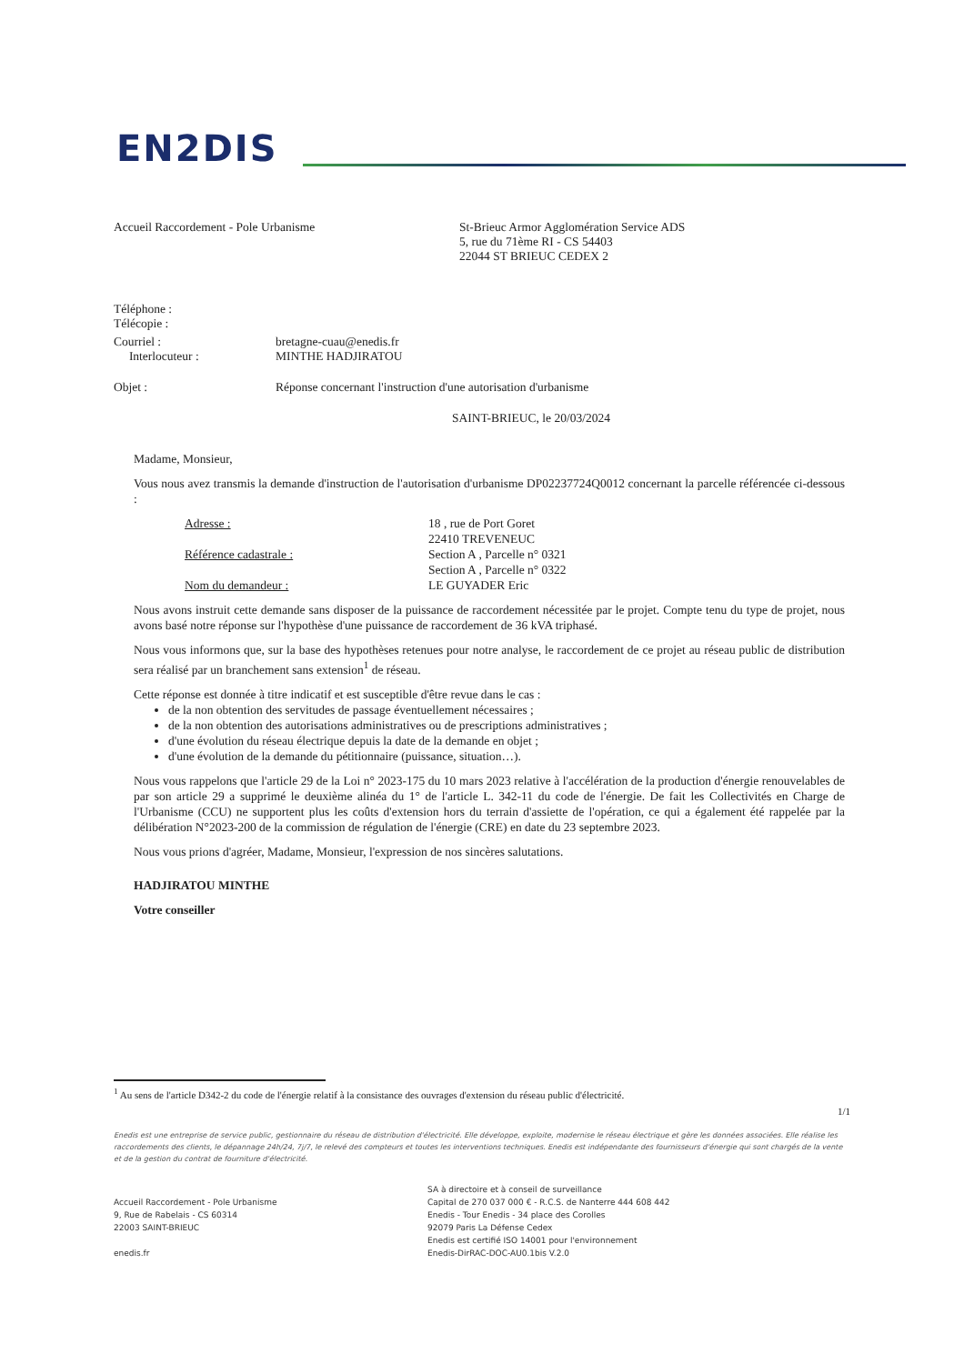EN2DIS
Accueil Raccordement - Pole Urbanisme St-Brieuc Armor Agglomération Service ADS
5, rue du 71ème RI - CS 54403
22044 ST BRIEUC CEDEX 2
Téléphone :
Télécopie :
Courriel :
Interlocuteur :
bretagne-cuau@enedis.fr
MINTHE HADJIRATOU
Objet : Réponse concernant l'instruction d'une autorisation d'urbanisme
SAINT-BRIEUC, le 20/03/2024
Madame, Monsieur,
Vous nous avez transmis la demande d'instruction de l'autorisation d'urbanisme DP02237724Q0012 concernant la parcelle référencée ci-dessous :
Adresse :
Référence cadastrale :
Nom du demandeur :
18 , rue de Port Goret
22410 TREVENEUC
Section A , Parcelle n° 0321
Section A , Parcelle n° 0322
LE GUYADER Eric
Nous avons instruit cette demande sans disposer de la puissance de raccordement nécessitée par le projet. Compte tenu du type de projet, nous avons basé notre réponse sur l'hypothèse d'une puissance de raccordement de 36 kVA triphasé.
Nous vous informons que, sur la base des hypothèses retenues pour notre analyse, le raccordement de ce projet au réseau public de distribution sera réalisé par un branchement sans extension<sup>1</sup> de réseau.
Cette réponse est donnée à titre indicatif et est susceptible d'être revue dans le cas :
de la non obtention des servitudes de passage éventuellement nécessaires ;
de la non obtention des autorisations administratives ou de prescriptions administratives ;
d'une évolution du réseau électrique depuis la date de la demande en objet ;
d'une évolution de la demande du pétitionnaire (puissance, situation…).
Nous vous rappelons que l'article 29 de la Loi n° 2023-175 du 10 mars 2023 relative à l'accélération de la production d'énergie renouvelables de par son article 29 a supprimé le deuxième alinéa du 1° de l'article L. 342-11 du code de l'énergie. De fait les Collectivités en Charge de l'Urbanisme (CCU) ne supportent plus les coûts d'extension hors du terrain d'assiette de l'opération, ce qui a également été rappelée par la délibération N°2023-200 de la commission de régulation de l'énergie (CRE) en date du 23 septembre 2023.
Nous vous prions d'agréer, Madame, Monsieur, l'expression de nos sincères salutations.
HADJIRATOU MINTHE
Votre conseiller
<sup>1</sup> Au sens de l'article D342-2 du code de l'énergie relatif à la consistance des ouvrages d'extension du réseau public d'électricité.
1/1
Enedis est une entreprise de service public, gestionnaire du réseau de distribution d'électricité. Elle développe, exploite, modernise le réseau électrique et gère les données associées. Elle réalise les raccordements des clients, le dépannage 24h/24, 7j/7, le relevé des compteurs et toutes les interventions techniques. Enedis est indépendante des fournisseurs d'énergie qui sont chargés de la vente et de la gestion du contrat de fourniture d'électricité.
Accueil Raccordement - Pole Urbanisme
9, Rue de Rabelais - CS 60314
22003 SAINT-BRIEUC
enedis.fr
SA à directoire et à conseil de surveillance
Capital de 270 037 000 € - R.C.S. de Nanterre 444 608 442
Enedis - Tour Enedis - 34 place des Corolles
92079 Paris La Défense Cedex
Enedis est certifié ISO 14001 pour l'environnement
Enedis-DirRAC-DOC-AU0.1bis V.2.0